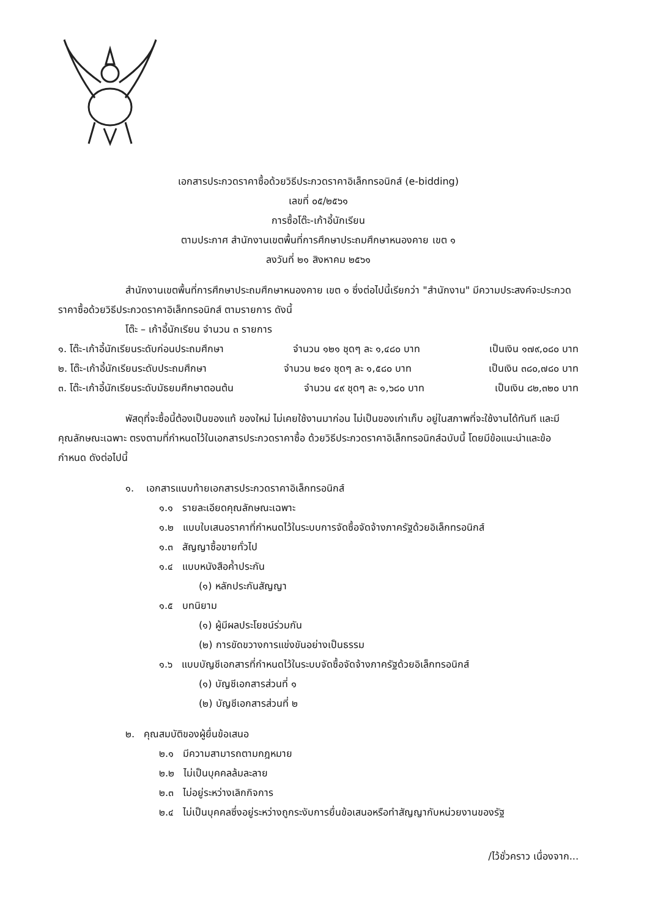เอกสารประกวดราคาซื้อด้วยวิธีประกวดราคาอิเล็กทรอนิกส์ (e-bidding)
เลขที่ ๐๕/๒๕๖๑
การซื้อโต๊ะ-เก้าอี้นักเรียน
ตามประกาศ สำนักงานเขตพื้นที่การศึกษาประถมศึกษาหนองคาย เขต ๑
ลงวันที่ ๒๑ สิงหาคม ๒๕๖๑
สำนักงานเขตพื้นที่การศึกษาประถมศึกษาหนองคาย เขต ๑ ซึ่งต่อไปนี้เรียกว่า "สำนักงาน" มีความประสงค์จะประกวดราคาซื้อด้วยวิธีประกวดราคาอิเล็กทรอนิกส์ ตามรายการ ดังนี้
โต๊ะ – เก้าอี้นักเรียน จำนวน ๓ รายการ
๑. โต๊ะ-เก้าอี้นักเรียนระดับก่อนประถมศึกษา จำนวน ๑๒๑ ชุดๆ ละ ๑,๔๘๐ บาท เป็นเงิน ๑๗๙,๐๘๐ บาท
๒. โต๊ะ-เก้าอี้นักเรียนระดับประถมศึกษา จำนวน ๒๔๑ ชุดๆ ละ ๑,๕๘๐ บาท เป็นเงิน ๓๘๐,๗๘๐ บาท
๓. โต๊ะ-เก้าอี้นักเรียนระดับมัธยมศึกษาตอนต้น จำนวน ๔๙ ชุดๆ ละ ๑,๖๘๐ บาท เป็นเงิน ๘๒,๓๒๐ บาท
พัสดุที่จะซื้อนี้ต้องเป็นของแท้ ของใหม่ ไม่เคยใช้งานมาก่อน ไม่เป็นของเก่าเก็บ อยู่ในสภาพที่จะใช้งานได้ทันที และมีคุณลักษณะเฉพาะ ตรงตามที่กำหนดไว้ในเอกสารประกวดราคาซื้อ ด้วยวิธีประกวดราคาอิเล็กทรอนิกส์ฉบับนี้ โดยมีข้อแนะนำและข้อกำหนด ดังต่อไปนี้
๑. เอกสารแนบท้ายเอกสารประกวดราคาอิเล็กทรอนิกส์
๑.๑ รายละเอียดคุณลักษณะเฉพาะ
๑.๒ แบบใบเสนอราคาที่กำหนดไว้ในระบบการจัดซื้อจัดจ้างภาครัฐด้วยอิเล็กทรอนิกส์
๑.๓ สัญญาซื้อขายทั่วไป
๑.๔ แบบหนังสือค้ำประกัน
(๑) หลักประกันสัญญา
๑.๕ บทนิยาม
(๑) ผู้มีผลประโยชน์ร่วมกัน
(๒) การขัดขวางการแข่งขันอย่างเป็นธรรม
๑.๖ แบบบัญชีเอกสารที่กำหนดไว้ในระบบจัดซื้อจัดจ้างภาครัฐด้วยอิเล็กทรอนิกส์
(๑) บัญชีเอกสารส่วนที่ ๑
(๒) บัญชีเอกสารส่วนที่ ๒
๒. คุณสมบัติของผู้ยื่นข้อเสนอ
๒.๑ มีความสามารถตามกฎหมาย
๒.๒ ไม่เป็นบุคคลล้มละลาย
๒.๓ ไม่อยู่ระหว่างเลิกกิจการ
๒.๔ ไม่เป็นบุคคลซึ่งอยู่ระหว่างถูกระงับการยื่นข้อเสนอหรือทำสัญญากับหน่วยงานของรัฐ
/ไว้ชั่วคราว เนื่องจาก...